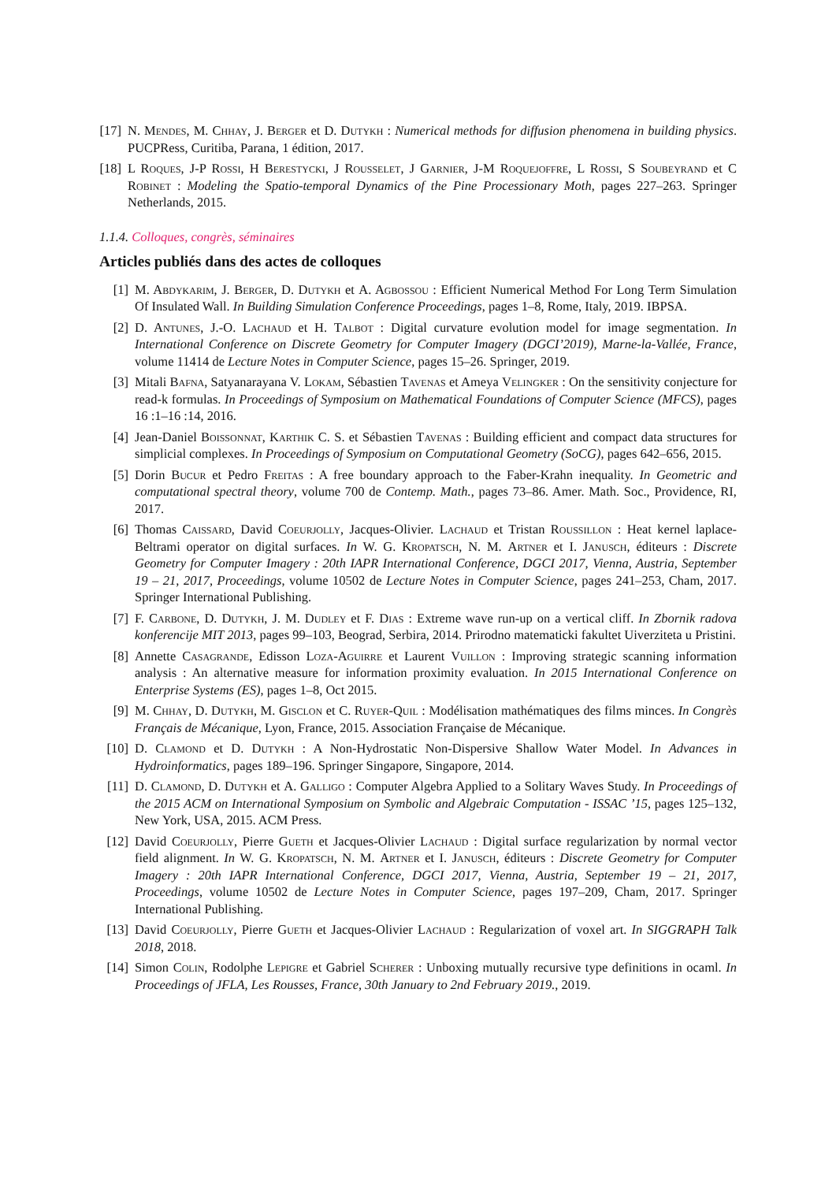[17]
N. Mendes, M. Chhay, J. Berger et D. Dutykh : Numerical methods for diffusion phenomena in building physics. PUCPRess, Curitiba, Parana, 1 édition, 2017.
[18]
L Roques, J-P Rossi, H Berestycki, J Rousselet, J Garnier, J-M Roquejoffre, L Rossi, S Soubeyrand et C Robinet : Modeling the Spatio-temporal Dynamics of the Pine Processionary Moth, pages 227–263. Springer Netherlands, 2015.
1.1.4. Colloques, congrès, séminaires
Articles publiés dans des actes de colloques
[1] M. Abdykarim, J. Berger, D. Dutykh et A. Agbossou : Efficient Numerical Method For Long Term Simulation Of Insulated Wall. In Building Simulation Conference Proceedings, pages 1–8, Rome, Italy, 2019. IBPSA.
[2] D. Antunes, J.-O. Lachaud et H. Talbot : Digital curvature evolution model for image segmentation. In International Conference on Discrete Geometry for Computer Imagery (DGCI’2019), Marne-la-Vallée, France, volume 11414 de Lecture Notes in Computer Science, pages 15–26. Springer, 2019.
[3] Mitali Bafna, Satyanarayana V. Lokam, Sébastien Tavenas et Ameya Velingker : On the sensitivity conjecture for read-k formulas. In Proceedings of Symposium on Mathematical Foundations of Computer Science (MFCS), pages 16 :1–16 :14, 2016.
[4] Jean-Daniel Boissonnat, Karthik C. S. et Sébastien Tavenas : Building efficient and compact data structures for simplicial complexes. In Proceedings of Symposium on Computational Geometry (SoCG), pages 642–656, 2015.
[5] Dorin Bucur et Pedro Freitas : A free boundary approach to the Faber-Krahn inequality. In Geometric and computational spectral theory, volume 700 de Contemp. Math., pages 73–86. Amer. Math. Soc., Providence, RI, 2017.
[6] Thomas Caissard, David Coeurjolly, Jacques-Olivier. Lachaud et Tristan Roussillon : Heat kernel laplace-Beltrami operator on digital surfaces. In W. G. Kropatsch, N. M. Artner et I. Janusch, éditeurs : Discrete Geometry for Computer Imagery : 20th IAPR International Conference, DGCI 2017, Vienna, Austria, September 19 – 21, 2017, Proceedings, volume 10502 de Lecture Notes in Computer Science, pages 241–253, Cham, 2017. Springer International Publishing.
[7] F. Carbone, D. Dutykh, J. M. Dudley et F. Dias : Extreme wave run-up on a vertical cliff. In Zbornik radova konferencije MIT 2013, pages 99–103, Beograd, Serbira, 2014. Prirodno matematicki fakultet Uiverziteta u Pristini.
[8] Annette Casagrande, Edisson Loza-Aguirre et Laurent Vuillon : Improving strategic scanning information analysis : An alternative measure for information proximity evaluation. In 2015 International Conference on Enterprise Systems (ES), pages 1–8, Oct 2015.
[9] M. Chhay, D. Dutykh, M. Gisclon et C. Ruyer-Quil : Modélisation mathématiques des films minces. In Congrès Français de Mécanique, Lyon, France, 2015. Association Française de Mécanique.
[10]
D. Clamond et D. Dutykh : A Non-Hydrostatic Non-Dispersive Shallow Water Model. In Advances in Hydroinformatics, pages 189–196. Springer Singapore, Singapore, 2014.
[11]
D. Clamond, D. Dutykh et A. Galligo : Computer Algebra Applied to a Solitary Waves Study. In Proceedings of the 2015 ACM on International Symposium on Symbolic and Algebraic Computation - ISSAC ’15, pages 125–132, New York, USA, 2015. ACM Press.
[12]
David Coeurjolly, Pierre Gueth et Jacques-Olivier Lachaud : Digital surface regularization by normal vector field alignment. In W. G. Kropatsch, N. M. Artner et I. Janusch, éditeurs : Discrete Geometry for Computer Imagery : 20th IAPR International Conference, DGCI 2017, Vienna, Austria, September 19 – 21, 2017, Proceedings, volume 10502 de Lecture Notes in Computer Science, pages 197–209, Cham, 2017. Springer International Publishing.
[13]
David Coeurjolly, Pierre Gueth et Jacques-Olivier Lachaud : Regularization of voxel art. In SIGGRAPH Talk 2018, 2018.
[14]
Simon Colin, Rodolphe Lepigre et Gabriel Scherer : Unboxing mutually recursive type definitions in ocaml. In Proceedings of JFLA, Les Rousses, France, 30th January to 2nd February 2019., 2019.